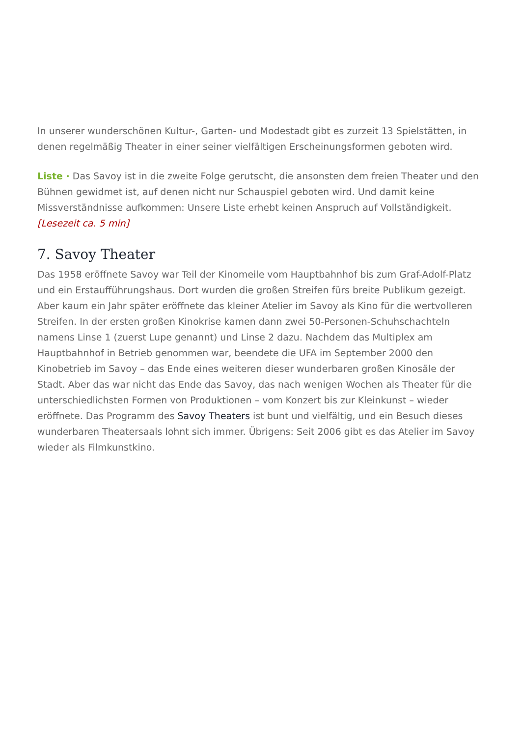In unserer wunderschönen Kultur-, Garten- und Modestadt gibt es zurzeit 13 Spielstätten, in denen regelmäßig Theater in einer seiner vielfältigen Erscheinungsformen geboten wird.
Liste · Das Savoy ist in die zweite Folge gerutscht, die ansonsten dem freien Theater und den Bühnen gewidmet ist, auf denen nicht nur Schauspiel geboten wird. Und damit keine Missverständnisse aufkommen: Unsere Liste erhebt keinen Anspruch auf Vollständigkeit. [Lesezeit ca. 5 min]
7. Savoy Theater
Das 1958 eröffnete Savoy war Teil der Kinomeile vom Hauptbahnhof bis zum Graf-Adolf-Platz und ein Erstaufführungshaus. Dort wurden die großen Streifen fürs breite Publikum gezeigt. Aber kaum ein Jahr später eröffnete das kleiner Atelier im Savoy als Kino für die wertvolleren Streifen. In der ersten großen Kinokrise kamen dann zwei 50-Personen-Schuhschachteln namens Linse 1 (zuerst Lupe genannt) und Linse 2 dazu. Nachdem das Multiplex am Hauptbahnhof in Betrieb genommen war, beendete die UFA im September 2000 den Kinobetrieb im Savoy – das Ende eines weiteren dieser wunderbaren großen Kinosäle der Stadt. Aber das war nicht das Ende das Savoy, das nach wenigen Wochen als Theater für die unterschiedlichsten Formen von Produktionen – vom Konzert bis zur Kleinkunst – wieder eröffnete. Das Programm des Savoy Theaters ist bunt und vielfältig, und ein Besuch dieses wunderbaren Theatersaals lohnt sich immer. Übrigens: Seit 2006 gibt es das Atelier im Savoy wieder als Filmkunstkino.